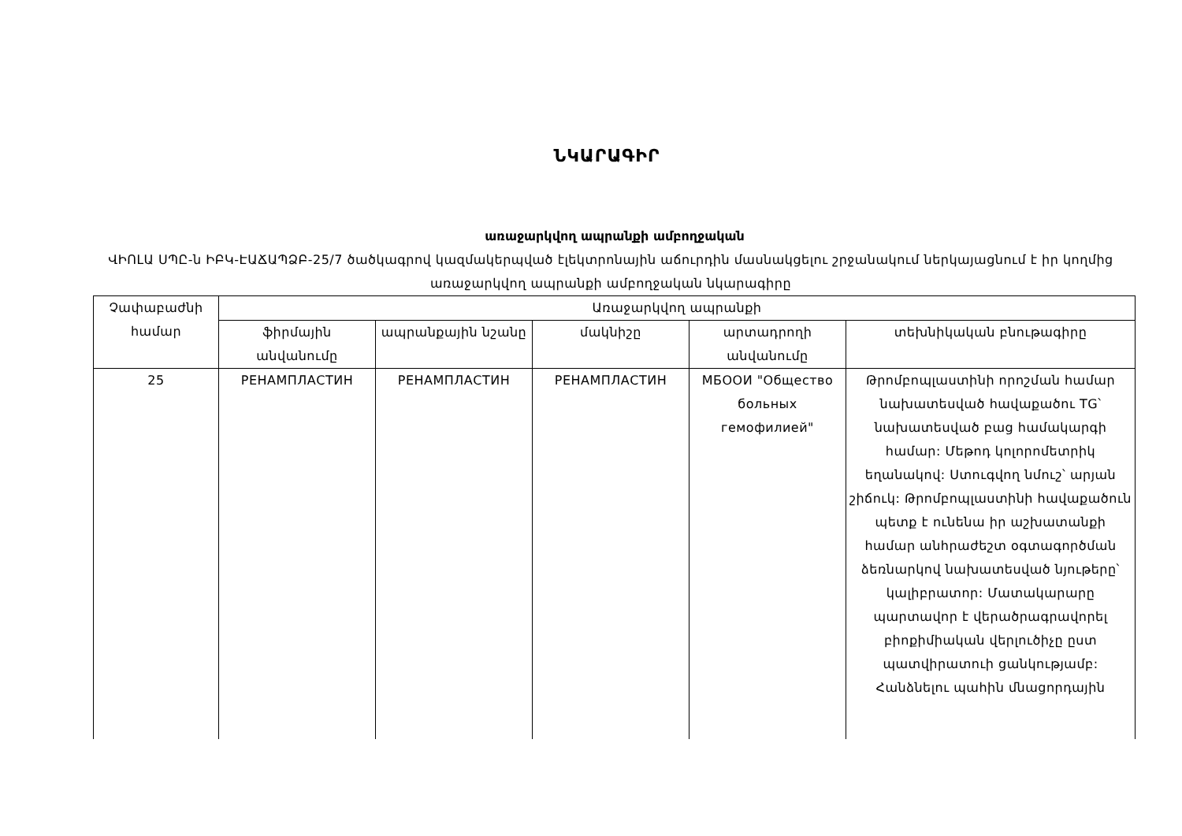ՆԿԱՐԱԳԻՐ
առաջարկվող ապրանքի ամբողջական
ՎԻՈԼԱ ՍՊԸ-ն ԻԲԿ-ԷԱՃԱՊՁԲ-25/7 ծածկագրով կազմակերպված էլեկտրոնային աճուրդին մասնակցելու շրջանակում ներկայացնում է իր կողմից առաջարկվող ապրանքի ամբողջական նկարագիրը
| Չափաբաժնի համար | Առաջարկվող ապրանքի | | | | |
| --- | --- | --- | --- | --- | --- |
| | ֆիրմային անվանումը | ապրանքային նշանը | մակնիշը | արտադրողի անվանումը | տեխնիկական բնութագիրը |
| 25 | РЕНАМПЛАСТИН | РЕНАМПЛАСТИН | РЕНАМПЛАСТИН | МБООИ "Общество больных гемофилией" | Թրոմբոպլաստինի որոշման համար նախատեսված հավաքածու TG՝ նախատեսված բաց համակարգի համար: Մեթոդ կոլորոմետրիկ եղանակով: Ստուգվող նմուշ՝ արյան շիճուկ: Թրոմբոպլաստինի հավաքածուն պետք է ունենա իր աշխատանքի համար անհրաժեշտ օգտագործման ձեռնարկով նախատեսված նյութերը՝ կալիբրատոր: Մատակարարը պարտավոր է վերածրագրավորել բիոքիմիական վերլուծիչը ըստ պատվիրատուի ցանկությամբ: Հանձնելու պահին մնացորդային |